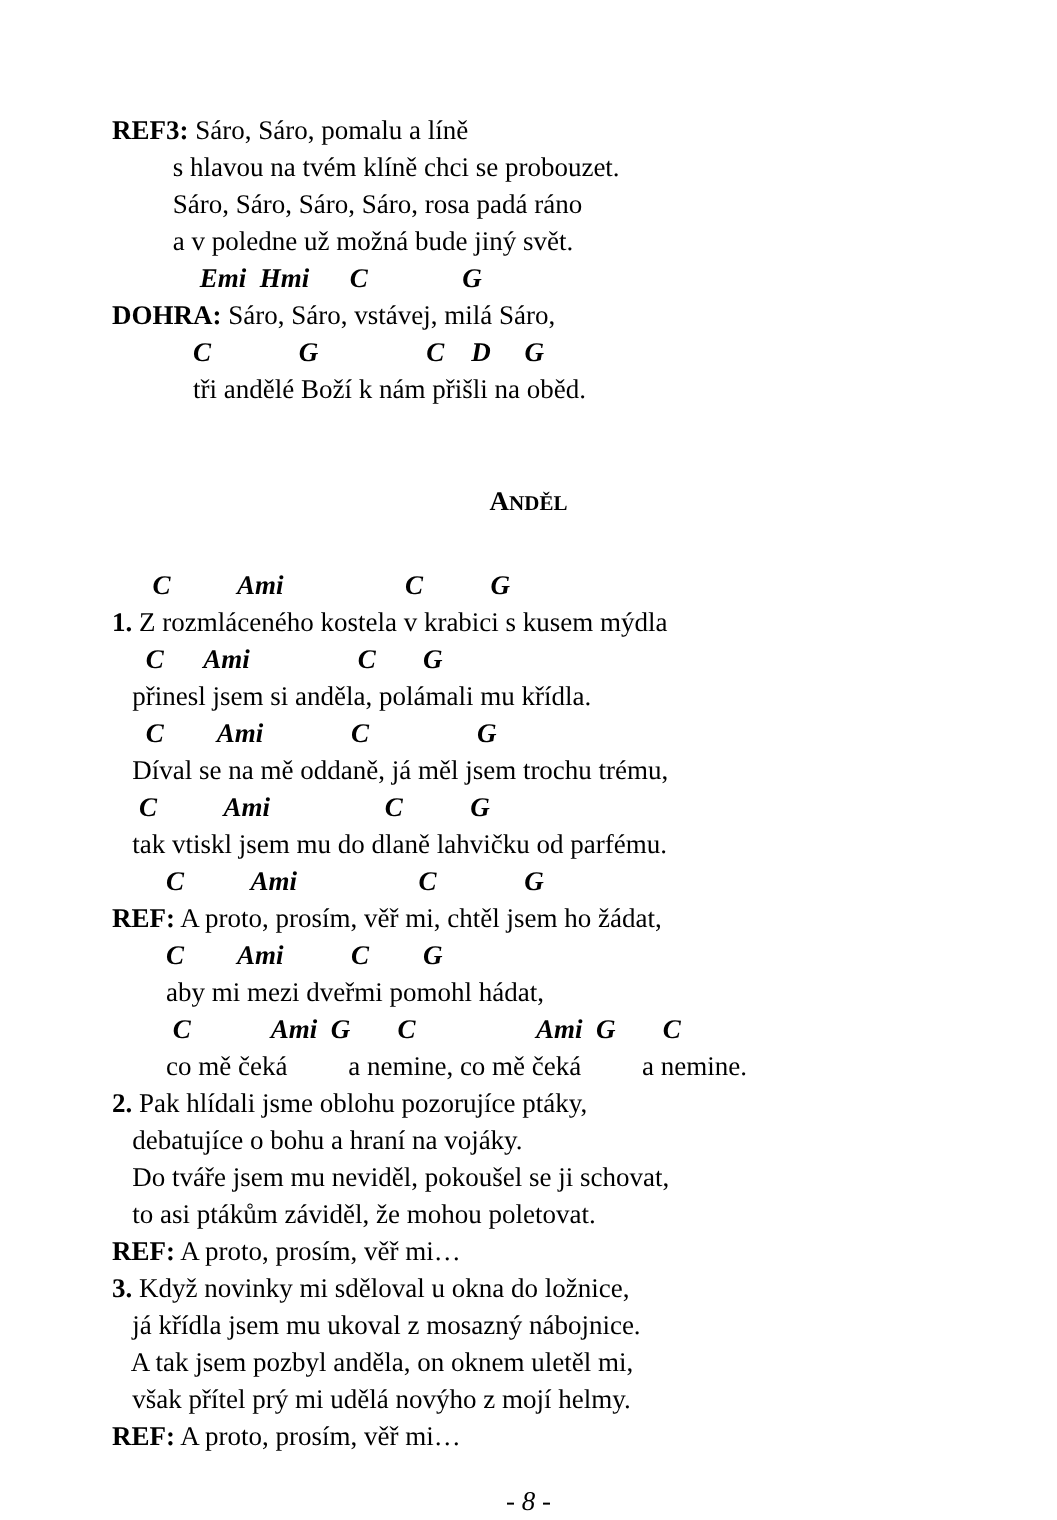REF3: Sáro, Sáro, pomalu a líně
s hlavou na tvém klíně chci se probouzet.
Sáro, Sáro, Sáro, Sáro, rosa padá ráno
a v poledne už možná bude jiný svět.
Emi Hmi C G
DOHRA: Sáro, Sáro, vstávej, milá Sáro,
C G C D G
tři andělé Boží k nám přišli na oběd.
ANDĚL
C Ami C G
1. Z rozmláceného kostela v krabici s kusem mýdla
C Ami C G
přinesl jsem si anděla, polámali mu křídla.
C Ami C G
Díval se na mě oddaně, já měl jsem trochu trému,
C Ami C G
tak vtiskl jsem mu do dlaně lahvičku od parfému.
C Ami C G
REF: A proto, prosím, věř mi, chtěl jsem ho žádat,
C Ami C G
aby mi mezi dveřmi pomohl hádat,
C Ami G C Ami G C
co mě čeká a nemine, co mě čeká a nemine.
2. Pak hlídali jsme oblohu pozorujíce ptáky,
debatujíce o bohu a hraní na vojáky.
Do tváře jsem mu neviděl, pokoušel se ji schovat,
to asi ptákům záviděl, že mohou poletovat.
REF: A proto, prosím, věř mi…
3. Když novinky mi sděloval u okna do ložnice,
já křídla jsem mu ukoval z mosazný nábojnice.
A tak jsem pozbyl anděla, on oknem uletěl mi,
však přítel prý mi udělá novýho z mojí helmy.
REF: A proto, prosím, věř mi…
- 8 -